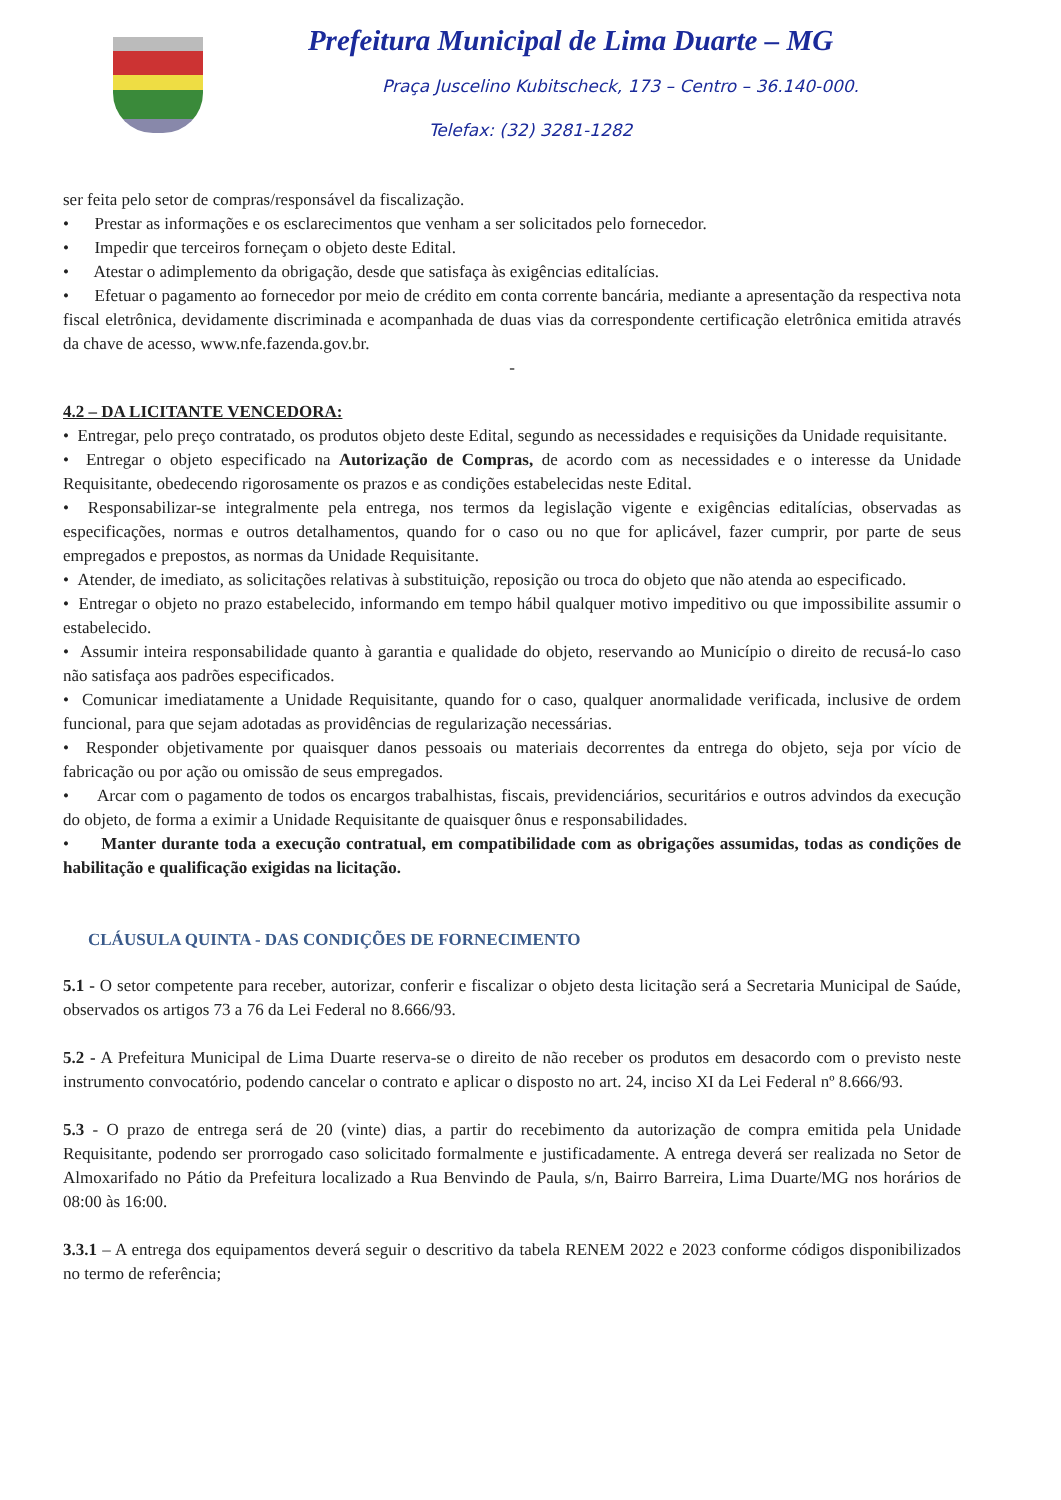Prefeitura Municipal de Lima Duarte – MG
Praça Juscelino Kubitscheck, 173 – Centro – 36.140-000.
Telefax: (32) 3281-1282
ser feita pelo setor de compras/responsável da fiscalização.
• Prestar as informações e os esclarecimentos que venham a ser solicitados pelo fornecedor.
• Impedir que terceiros forneçam o objeto deste Edital.
• Atestar o adimplemento da obrigação, desde que satisfaça às exigências editalícias.
• Efetuar o pagamento ao fornecedor por meio de crédito em conta corrente bancária, mediante a apresentação da respectiva nota fiscal eletrônica, devidamente discriminada e acompanhada de duas vias da correspondente certificação eletrônica emitida através da chave de acesso, www.nfe.fazenda.gov.br.
-
4.2 – DA LICITANTE VENCEDORA:
• Entregar, pelo preço contratado, os produtos objeto deste Edital, segundo as necessidades e requisições da Unidade requisitante.
• Entregar o objeto especificado na Autorização de Compras, de acordo com as necessidades e o interesse da Unidade Requisitante, obedecendo rigorosamente os prazos e as condições estabelecidas neste Edital.
• Responsabilizar-se integralmente pela entrega, nos termos da legislação vigente e exigências editalícias, observadas as especificações, normas e outros detalhamentos, quando for o caso ou no que for aplicável, fazer cumprir, por parte de seus empregados e prepostos, as normas da Unidade Requisitante.
• Atender, de imediato, as solicitações relativas à substituição, reposição ou troca do objeto que não atenda ao especificado.
• Entregar o objeto no prazo estabelecido, informando em tempo hábil qualquer motivo impeditivo ou que impossibilite assumir o estabelecido.
• Assumir inteira responsabilidade quanto à garantia e qualidade do objeto, reservando ao Município o direito de recusá-lo caso não satisfaça aos padrões especificados.
• Comunicar imediatamente a Unidade Requisitante, quando for o caso, qualquer anormalidade verificada, inclusive de ordem funcional, para que sejam adotadas as providências de regularização necessárias.
• Responder objetivamente por quaisquer danos pessoais ou materiais decorrentes da entrega do objeto, seja por vício de fabricação ou por ação ou omissão de seus empregados.
• Arcar com o pagamento de todos os encargos trabalhistas, fiscais, previdenciários, securitários e outros advindos da execução do objeto, de forma a eximir a Unidade Requisitante de quaisquer ônus e responsabilidades.
• Manter durante toda a execução contratual, em compatibilidade com as obrigações assumidas, todas as condições de habilitação e qualificação exigidas na licitação.
CLÁUSULA QUINTA - DAS CONDIÇÕES DE FORNECIMENTO
5.1 - O setor competente para receber, autorizar, conferir e fiscalizar o objeto desta licitação será a Secretaria Municipal de Saúde, observados os artigos 73 a 76 da Lei Federal no 8.666/93.
5.2 - A Prefeitura Municipal de Lima Duarte reserva-se o direito de não receber os produtos em desacordo com o previsto neste instrumento convocatório, podendo cancelar o contrato e aplicar o disposto no art. 24, inciso XI da Lei Federal nº 8.666/93.
5.3 - O prazo de entrega será de 20 (vinte) dias, a partir do recebimento da autorização de compra emitida pela Unidade Requisitante, podendo ser prorrogado caso solicitado formalmente e justificadamente. A entrega deverá ser realizada no Setor de Almoxarifado no Pátio da Prefeitura localizado a Rua Benvindo de Paula, s/n, Bairro Barreira, Lima Duarte/MG nos horários de 08:00 às 16:00.
3.3.1 – A entrega dos equipamentos deverá seguir o descritivo da tabela RENEM 2022 e 2023 conforme códigos disponibilizados no termo de referência;